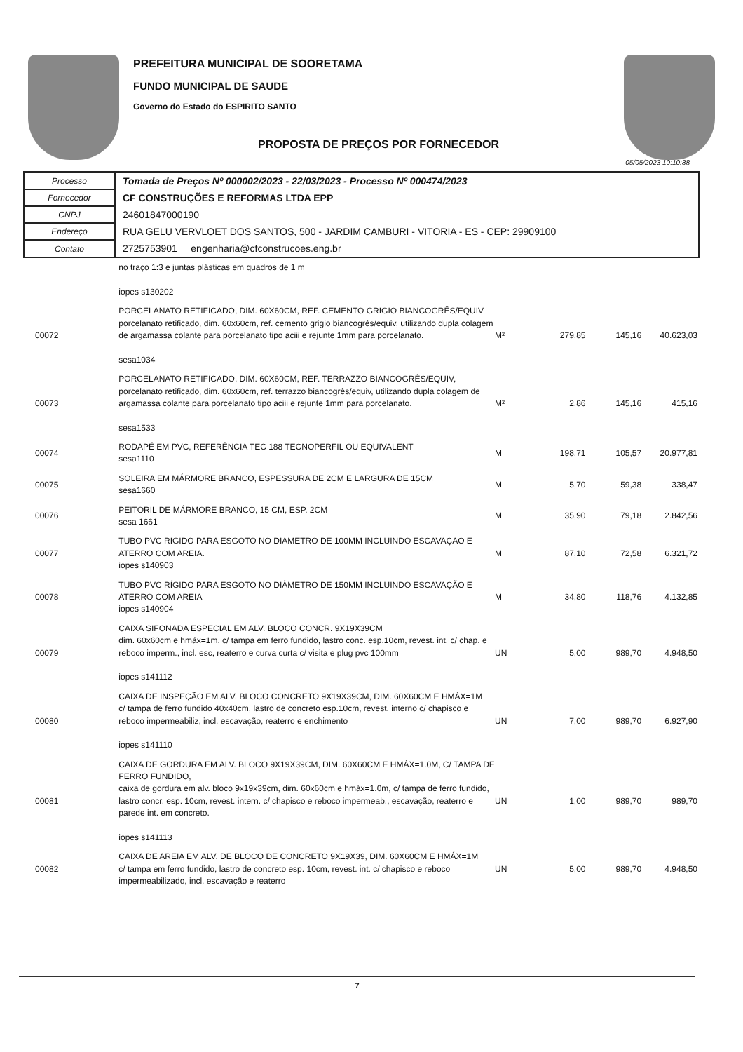PREFEITURA MUNICIPAL DE SOORETAMA
FUNDO MUNICIPAL DE SAUDE
Governo do Estado do ESPIRITO SANTO
PROPOSTA DE PREÇOS POR FORNECEDOR
05/05/2023 10:10:38
| Processo | Tomada de Preços Nº 000002/2023 - 22/03/2023 - Processo Nº 000474/2023 |
| Fornecedor | CF CONSTRUÇÕES E REFORMAS LTDA EPP |
| CNPJ | 24601847000190 |
| Endereço | RUA GELU VERVLOET DOS SANTOS, 500 - JARDIM CAMBURI - VITORIA - ES - CEP: 29909100 |
| Contato | 2725753901 engenharia@cfconstrucoes.eng.br |
| | no traço 1:3 e juntas plásticas em quadros de 1 m iopes s130202 | | | | |
| 00072 | PORCELANATO RETIFICADO, DIM. 60X60CM, REF. CEMENTO GRIGIO BIANCOGRÊS/EQUIV porcelanato retificado, dim. 60x60cm, ref. cemento grigio biancogrês/equiv, utilizando dupla colagem de argamassa colante para porcelanato tipo aciii e rejunte 1mm para porcelanato. sesa1034 | M² | 279,85 | 145,16 | 40.623,03 |
| 00073 | PORCELANATO RETIFICADO, DIM. 60X60CM, REF. TERRAZZO BIANCOGRÊS/EQUIV, porcelanato retificado, dim. 60x60cm, ref. terrazzo biancogrês/equiv, utilizando dupla colagem de argamassa colante para porcelanato tipo aciii e rejunte 1mm para porcelanato. sesa1533 | M² | 2,86 | 145,16 | 415,16 |
| 00074 | RODAPÉ EM PVC, REFERÊNCIA TEC 188 TECNOPERFIL OU EQUIVALENT sesa1110 | M | 198,71 | 105,57 | 20.977,81 |
| 00075 | SOLEIRA EM MÁRMORE BRANCO, ESPESSURA DE 2CM E LARGURA DE 15CM sesa1660 | M | 5,70 | 59,38 | 338,47 |
| 00076 | PEITORIL DE MÁRMORE BRANCO, 15 CM, ESP. 2CM sesa 1661 | M | 35,90 | 79,18 | 2.842,56 |
| 00077 | TUBO PVC RIGIDO PARA ESGOTO NO DIAMETRO DE 100MM INCLUINDO ESCAVAÇAO E ATERRO COM AREIA. iopes s140903 | M | 87,10 | 72,58 | 6.321,72 |
| 00078 | TUBO PVC RÍGIDO PARA ESGOTO NO DIÂMETRO DE 150MM INCLUINDO ESCAVAÇÃO E ATERRO COM AREIA iopes s140904 | M | 34,80 | 118,76 | 4.132,85 |
| 00079 | CAIXA SIFONADA ESPECIAL EM ALV. BLOCO CONCR. 9X19X39CM dim. 60x60cm e hmáx=1m. c/ tampa em ferro fundido, lastro conc. esp.10cm, revest. int. c/ chap. e reboco imperm., incl. esc, reaterro e curva curta c/ visita e plug pvc 100mm iopes s141112 | UN | 5,00 | 989,70 | 4.948,50 |
| 00080 | CAIXA DE INSPEÇÃO EM ALV. BLOCO CONCRETO 9X19X39CM, DIM. 60X60CM E HMÁX=1M c/ tampa de ferro fundido 40x40cm, lastro de concreto esp.10cm, revest. interno c/ chapisco e reboco impermeabiliz, incl. escavação, reaterro e enchimento iopes s141110 | UN | 7,00 | 989,70 | 6.927,90 |
| 00081 | CAIXA DE GORDURA EM ALV. BLOCO 9X19X39CM, DIM. 60X60CM E HMÁX=1.0M, C/ TAMPA DE FERRO FUNDIDO, caixa de gordura em alv. bloco 9x19x39cm, dim. 60x60cm e hmáx=1.0m, c/ tampa de ferro fundido, lastro concr. esp. 10cm, revest. intern. c/ chapisco e reboco impermeab., escavação, reaterro e parede int. em concreto. iopes s141113 | UN | 1,00 | 989,70 | 989,70 |
| 00082 | CAIXA DE AREIA EM ALV. DE BLOCO DE CONCRETO 9X19X39, DIM. 60X60CM E HMÁX=1M c/ tampa em ferro fundido, lastro de concreto esp. 10cm, revest. int. c/ chapisco e reboco impermeabilizado, incl. escavação e reaterro | UN | 5,00 | 989,70 | 4.948,50 |
7